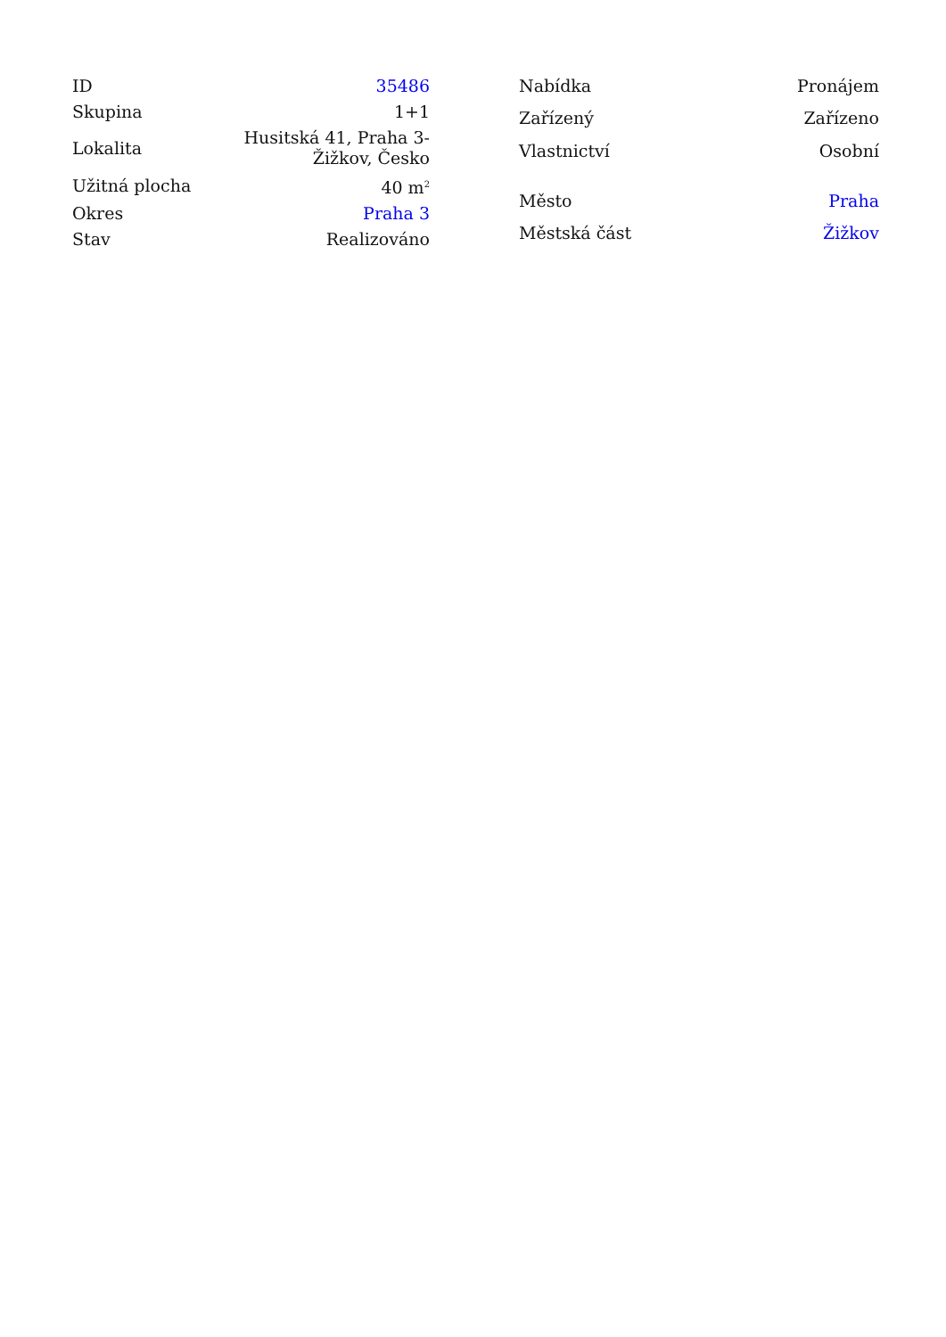| ID | 35486 |
| Skupina | 1+1 |
| Lokalita | Husitská 41, Praha 3- Žižkov, Česko |
| Užitná plocha | 40 m<sup>2</sup> |
| Okres | Praha 3 |
| Stav | Realizováno |
| Nabídka | Pronájem |
| Zařízený | Zařízeno |
| Vlastnictví | Osobní |
| Město | Praha |
| Městská část | Žižkov |